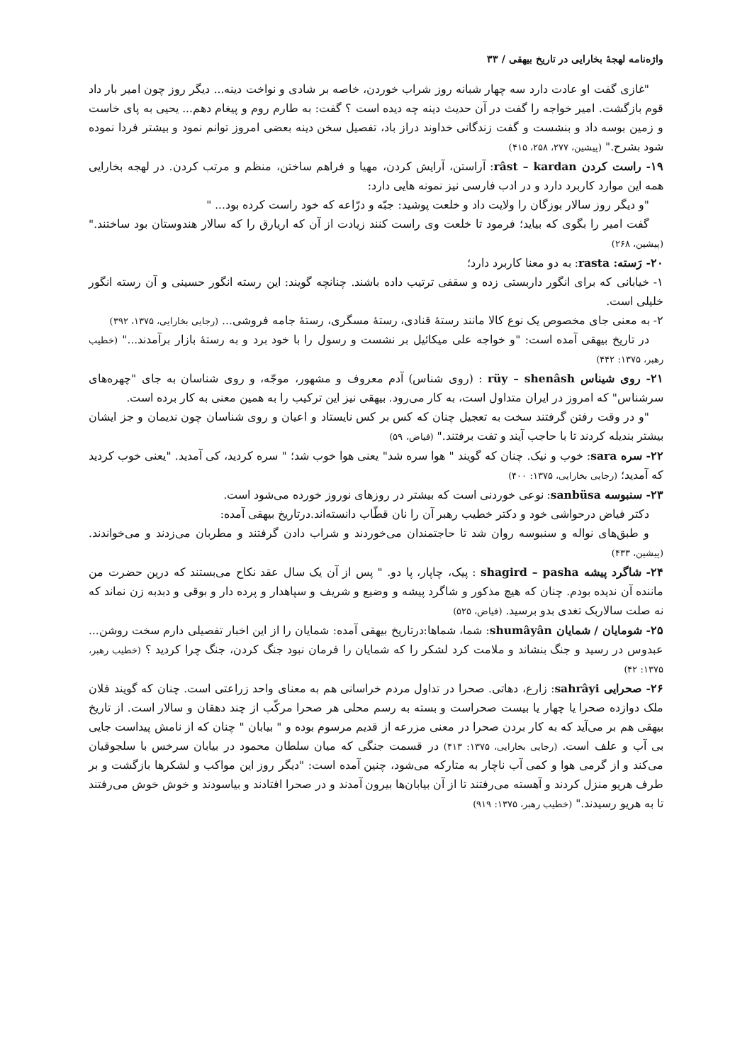واژه‌نامه لهجهٔ بخارایی در تاریخ بیهقی / ۳۳
"غازی گفت او عادت دارد سه چهار شبانه روز شراب خوردن، خاصه بر شادی و نواخت دینه... دیگر روز چون امیر بار داد قوم بازگشت. امیر خواجه را گفت در آن حدیث دینه چه دیده است ؟ گفت: به طارم روم و پیغام دهم... یحیی به پای خاست و زمین بوسه داد و بنشست و گفت زندگانی خداوند دراز باد، تفصیل سخن دینه بعضی امروز توانم نمود و بیشتر فردا نموده شود بشرح." (پیشین، ۲۷۷، ۲۵۸، ۴۱۵)
۱۹- راست کردن râst – kardan: آراستن، آرایش کردن، مهیا و فراهم ساختن، منظم و مرتب کردن. در لهجه بخارایی همه این موارد کاربرد دارد و در ادب فارسی نیز نمونه هایی دارد:
"و دیگر روز سالار بوزگان را ولایت داد و خلعت پوشید: جبّه و درّاعه که خود راست کرده بود... "
گفت امیر را بگوی که بیاید؛ فرمود تا خلعت وی راست کنند زیادت از آن که اریارق را که سالار هندوستان بود ساختند." (پیشین، ۲۶۸)
۲۰- رَسته: rasta: به دو معنا کاربرد دارد؛
۱- خیابانی که برای انگور داربستی زده و سقفی ترتیب داده باشند. چنانچه گویند: این رسته انگور حسینی و آن رسته انگور خلیلی است.
۲- به معنی جای مخصوص یک نوع کالا مانند رستهٔ قنادی، رستهٔ مسگری، رستهٔ جامه فروشی... (رجایی بخارایی، ۱۳۷۵، ۳۹۲)
در تاریخ بیهقی آمده است: "و خواجه علی میکائیل بر نشست و رسول را با خود برد و به رستهٔ بازار برآمدند..." (خطیب رهبر، ۱۳۷۵: ۴۴۲)
۲۱- روی شیناس rüy – shenâsh : (روی شناس) آدم معروف و مشهور، موجّه، و روی شناسان به جای "چهره‌های سرشناس" که امروز در ایران متداول است، به کار می‌رود. بیهقی نیز این ترکیب را به همین معنی به کار برده است.
"و در وقت رفتن گرفتند سخت به تعجیل چنان که کس بر کس نایستاد و اعیان و روی شناسان چون ندیمان و جز ایشان بیشتر بندیله کردند تا با حاجب آیند و تفت برفتند." (فیاض، ۵۹)
۲۲- سره sara: خوب و نیک. چنان که گویند " هوا سره شد" یعنی هوا خوب شد؛ " سره کردید، کی آمدید. "یعنی خوب کردید که آمدید؛ (رجایی بخارایی، ۱۳۷۵: ۴۰۰)
۲۳- سنبوسه sanbüsa: نوعی خوردنی است که بیشتر در روزهای نوروز خورده می‌شود است.
دکتر فیاض درحواشی خود و دکتر خطیب رهبر آن را نان قطّاب دانسته‌اند.درتاریخ بیهقی آمده:
و طبق‌های نواله و سنبوسه روان شد تا حاجتمندان می‌خوردند و شراب دادن گرفتند و مطربان می‌زدند و می‌خواندند. (پیشین، ۴۳۳)
۲۴- شاگرد پیشه shagird – pasha : پیک، چاپار، پا دو. " پس از آن یک سال عقد نکاح می‌بستند که درین حضرت من ماننده آن ندیده بودم. چنان که هیچ مذکور و شاگرد پیشه و وضیع و شریف و سپاهدار و پرده دار و بوقی و دبدبه زن نماند که نه صلت سالاربک تغدی بدو برسید. (فیاض، ۵۲۵)
۲۵- شومایان / شمایان shumâyân: شما، شماها:درتاریخ بیهقی آمده: شمایان را از این اخبار تفصیلی دارم سخت روشن... عبدوس در رسید و جنگ بنشاند و ملامت کرد لشکر را که شمایان را فرمان نبود جنگ کردن، جنگ چرا کردید ؟ (خطیب رهبر، ۱۳۷۵: ۴۲)
۲۶- صحرایی sahrâyi: زارع، دهاتی. صحرا در تداول مردم خراسانی هم به معنای واحد زراعتی است. چنان که گویند فلان ملک دوازده صحرا یا چهار یا بیست صحراست و بسته به رسم محلی هر صحرا مرکّب از چند دهقان و سالار است. از تاریخ بیهقی هم بر می‌آید که به کار بردن صحرا در معنی مزرعه از قدیم مرسوم بوده و " بیابان " چنان که از نامش پیداست جایی بی آب و علف است. (رجایی بخارایی، ۱۳۷۵: ۴۱۳) در قسمت جنگی که میان سلطان محمود در بیابان سرخس با سلجوقیان می‌کند و از گرمی هوا و کمی آب ناچار به متارکه می‌شود، چنین آمده است: "دیگر روز این مواکب و لشکرها بازگشت و بر طرف هریو منزل کردند و آهسته می‌رفتند تا از آن بیابان‌ها بیرون آمدند و در صحرا افتادند و بیاسودند و خوش خوش می‌رفتند تا به هریو رسیدند." (خطیب رهبر، ۱۳۷۵: ۹۱۹)